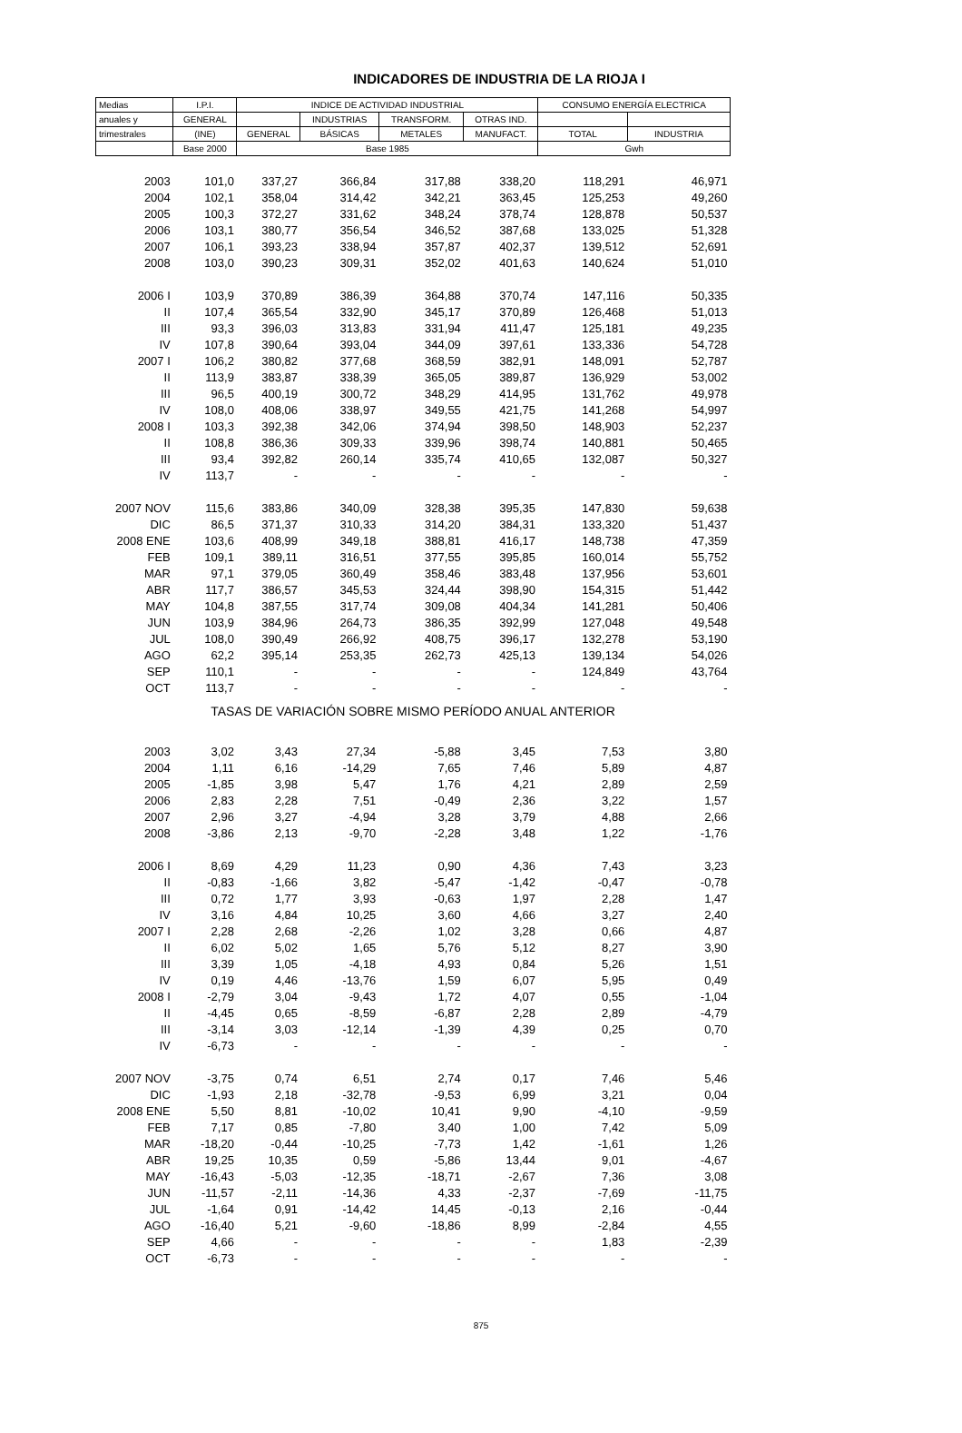INDICADORES DE INDUSTRIA DE LA RIOJA I
| Medias | I.P.I. | INDICE DE ACTIVIDAD INDUSTRIAL | | | | CONSUMO ENERGÍA ELECTRICA | |
| --- | --- | --- | --- | --- | --- | --- | --- |
| anuales y | GENERAL | | INDUSTRIAS | TRANSFORM. | OTRAS IND. | | |
| trimestrales | (INE) | GENERAL | BÁSICAS | METALES | MANUFACT. | TOTAL | INDUSTRIA |
| | Base 2000 | Base 1985 | | | | Gwh | |
| 2003 | 101,0 | 337,27 | 366,84 | 317,88 | 338,20 | 118,291 | 46,971 |
| 2004 | 102,1 | 358,04 | 314,42 | 342,21 | 363,45 | 125,253 | 49,260 |
| 2005 | 100,3 | 372,27 | 331,62 | 348,24 | 378,74 | 128,878 | 50,537 |
| 2006 | 103,1 | 380,77 | 356,54 | 346,52 | 387,68 | 133,025 | 51,328 |
| 2007 | 106,1 | 393,23 | 338,94 | 357,87 | 402,37 | 139,512 | 52,691 |
| 2008 | 103,0 | 390,23 | 309,31 | 352,02 | 401,63 | 140,624 | 51,010 |
| 2006 I | 103,9 | 370,89 | 386,39 | 364,88 | 370,74 | 147,116 | 50,335 |
| II | 107,4 | 365,54 | 332,90 | 345,17 | 370,89 | 126,468 | 51,013 |
| III | 93,3 | 396,03 | 313,83 | 331,94 | 411,47 | 125,181 | 49,235 |
| IV | 107,8 | 390,64 | 393,04 | 344,09 | 397,61 | 133,336 | 54,728 |
| 2007 I | 106,2 | 380,82 | 377,68 | 368,59 | 382,91 | 148,091 | 52,787 |
| II | 113,9 | 383,87 | 338,39 | 365,05 | 389,87 | 136,929 | 53,002 |
| III | 96,5 | 400,19 | 300,72 | 348,29 | 414,95 | 131,762 | 49,978 |
| IV | 108,0 | 408,06 | 338,97 | 349,55 | 421,75 | 141,268 | 54,997 |
| 2008 I | 103,3 | 392,38 | 342,06 | 374,94 | 398,50 | 148,903 | 52,237 |
| II | 108,8 | 386,36 | 309,33 | 339,96 | 398,74 | 140,881 | 50,465 |
| III | 93,4 | 392,82 | 260,14 | 335,74 | 410,65 | 132,087 | 50,327 |
| IV | 113,7 | - | - | - | - | - | - |
| 2007 NOV | 115,6 | 383,86 | 340,09 | 328,38 | 395,35 | 147,830 | 59,638 |
| DIC | 86,5 | 371,37 | 310,33 | 314,20 | 384,31 | 133,320 | 51,437 |
| 2008 ENE | 103,6 | 408,99 | 349,18 | 388,81 | 416,17 | 148,738 | 47,359 |
| FEB | 109,1 | 389,11 | 316,51 | 377,55 | 395,85 | 160,014 | 55,752 |
| MAR | 97,1 | 379,05 | 360,49 | 358,46 | 383,48 | 137,956 | 53,601 |
| ABR | 117,7 | 386,57 | 345,53 | 324,44 | 398,90 | 154,315 | 51,442 |
| MAY | 104,8 | 387,55 | 317,74 | 309,08 | 404,34 | 141,281 | 50,406 |
| JUN | 103,9 | 384,96 | 264,73 | 386,35 | 392,99 | 127,048 | 49,548 |
| JUL | 108,0 | 390,49 | 266,92 | 408,75 | 396,17 | 132,278 | 53,190 |
| AGO | 62,2 | 395,14 | 253,35 | 262,73 | 425,13 | 139,134 | 54,026 |
| SEP | 110,1 | - | - | - | - | 124,849 | 43,764 |
| OCT | 113,7 | - | - | - | - | - | - |
| TASAS DE VARIACIÓN SOBRE MISMO PERÍODO ANUAL ANTERIOR | | | | | | | |
| 2003 | 3,02 | 3,43 | 27,34 | -5,88 | 3,45 | 7,53 | 3,80 |
| 2004 | 1,11 | 6,16 | -14,29 | 7,65 | 7,46 | 5,89 | 4,87 |
| 2005 | -1,85 | 3,98 | 5,47 | 1,76 | 4,21 | 2,89 | 2,59 |
| 2006 | 2,83 | 2,28 | 7,51 | -0,49 | 2,36 | 3,22 | 1,57 |
| 2007 | 2,96 | 3,27 | -4,94 | 3,28 | 3,79 | 4,88 | 2,66 |
| 2008 | -3,86 | 2,13 | -9,70 | -2,28 | 3,48 | 1,22 | -1,76 |
| 2006 I | 8,69 | 4,29 | 11,23 | 0,90 | 4,36 | 7,43 | 3,23 |
| II | -0,83 | -1,66 | 3,82 | -5,47 | -1,42 | -0,47 | -0,78 |
| III | 0,72 | 1,77 | 3,93 | -0,63 | 1,97 | 2,28 | 1,47 |
| IV | 3,16 | 4,84 | 10,25 | 3,60 | 4,66 | 3,27 | 2,40 |
| 2007 I | 2,28 | 2,68 | -2,26 | 1,02 | 3,28 | 0,66 | 4,87 |
| II | 6,02 | 5,02 | 1,65 | 5,76 | 5,12 | 8,27 | 3,90 |
| III | 3,39 | 1,05 | -4,18 | 4,93 | 0,84 | 5,26 | 1,51 |
| IV | 0,19 | 4,46 | -13,76 | 1,59 | 6,07 | 5,95 | 0,49 |
| 2008 I | -2,79 | 3,04 | -9,43 | 1,72 | 4,07 | 0,55 | -1,04 |
| II | -4,45 | 0,65 | -8,59 | -6,87 | 2,28 | 2,89 | -4,79 |
| III | -3,14 | 3,03 | -12,14 | -1,39 | 4,39 | 0,25 | 0,70 |
| IV | -6,73 | - | - | - | - | - | - |
| 2007 NOV | -3,75 | 0,74 | 6,51 | 2,74 | 0,17 | 7,46 | 5,46 |
| DIC | -1,93 | 2,18 | -32,78 | -9,53 | 6,99 | 3,21 | 0,04 |
| 2008 ENE | 5,50 | 8,81 | -10,02 | 10,41 | 9,90 | -4,10 | -9,59 |
| FEB | 7,17 | 0,85 | -7,80 | 3,40 | 1,00 | 7,42 | 5,09 |
| MAR | -18,20 | -0,44 | -10,25 | -7,73 | 1,42 | -1,61 | 1,26 |
| ABR | 19,25 | 10,35 | 0,59 | -5,86 | 13,44 | 9,01 | -4,67 |
| MAY | -16,43 | -5,03 | -12,35 | -18,71 | -2,67 | 7,36 | 3,08 |
| JUN | -11,57 | -2,11 | -14,36 | 4,33 | -2,37 | -7,69 | -11,75 |
| JUL | -1,64 | 0,91 | -14,42 | 14,45 | -0,13 | 2,16 | -0,44 |
| AGO | -16,40 | 5,21 | -9,60 | -18,86 | 8,99 | -2,84 | 4,55 |
| SEP | 4,66 | - | - | - | - | 1,83 | -2,39 |
| OCT | -6,73 | - | - | - | - | - | - |
875